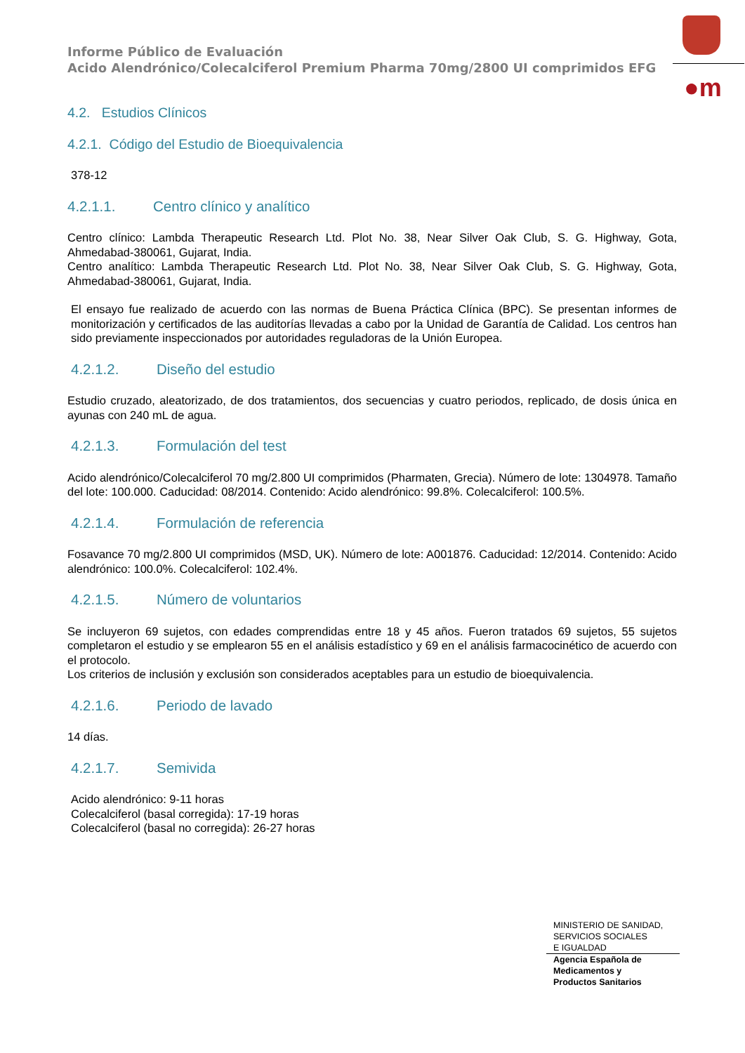Informe Público de Evaluación
Acido Alendrónico/Colecalciferol Premium Pharma 70mg/2800 UI comprimidos EFG
●m
4.2. Estudios Clínicos
4.2.1. Código del Estudio de Bioequivalencia
378-12
4.2.1.1. Centro clínico y analítico
Centro clínico: Lambda Therapeutic Research Ltd. Plot No. 38, Near Silver Oak Club, S. G. Highway, Gota, Ahmedabad-380061, Gujarat, India.
Centro analítico: Lambda Therapeutic Research Ltd. Plot No. 38, Near Silver Oak Club, S. G. Highway, Gota, Ahmedabad-380061, Gujarat, India.
El ensayo fue realizado de acuerdo con las normas de Buena Práctica Clínica (BPC). Se presentan informes de monitorización y certificados de las auditorías llevadas a cabo por la Unidad de Garantía de Calidad. Los centros han sido previamente inspeccionados por autoridades reguladoras de la Unión Europea.
4.2.1.2. Diseño del estudio
Estudio cruzado, aleatorizado, de dos tratamientos, dos secuencias y cuatro periodos, replicado, de dosis única en ayunas con 240 mL de agua.
4.2.1.3. Formulación del test
Acido alendrónico/Colecalciferol 70 mg/2.800 UI comprimidos (Pharmaten, Grecia). Número de lote: 1304978. Tamaño del lote: 100.000. Caducidad: 08/2014. Contenido: Acido alendrónico: 99.8%. Colecalciferol: 100.5%.
4.2.1.4. Formulación de referencia
Fosavance 70 mg/2.800 UI comprimidos (MSD, UK). Número de lote: A001876. Caducidad: 12/2014. Contenido: Acido alendrónico: 100.0%. Colecalciferol: 102.4%.
4.2.1.5. Número de voluntarios
Se incluyeron 69 sujetos, con edades comprendidas entre 18 y 45 años. Fueron tratados 69 sujetos, 55 sujetos completaron el estudio y se emplearon 55 en el análisis estadístico y 69 en el análisis farmacocinético de acuerdo con el protocolo.
Los criterios de inclusión y exclusión son considerados aceptables para un estudio de bioequivalencia.
4.2.1.6. Periodo de lavado
14 días.
4.2.1.7. Semivida
Acido alendrónico: 9-11 horas
Colecalciferol (basal corregida): 17-19 horas
Colecalciferol (basal no corregida): 26-27 horas
MINISTERIO DE SANIDAD,
SERVICIOS SOCIALES
E IGUALDAD
Agencia Española de
Medicamentos y
Productos Sanitarios